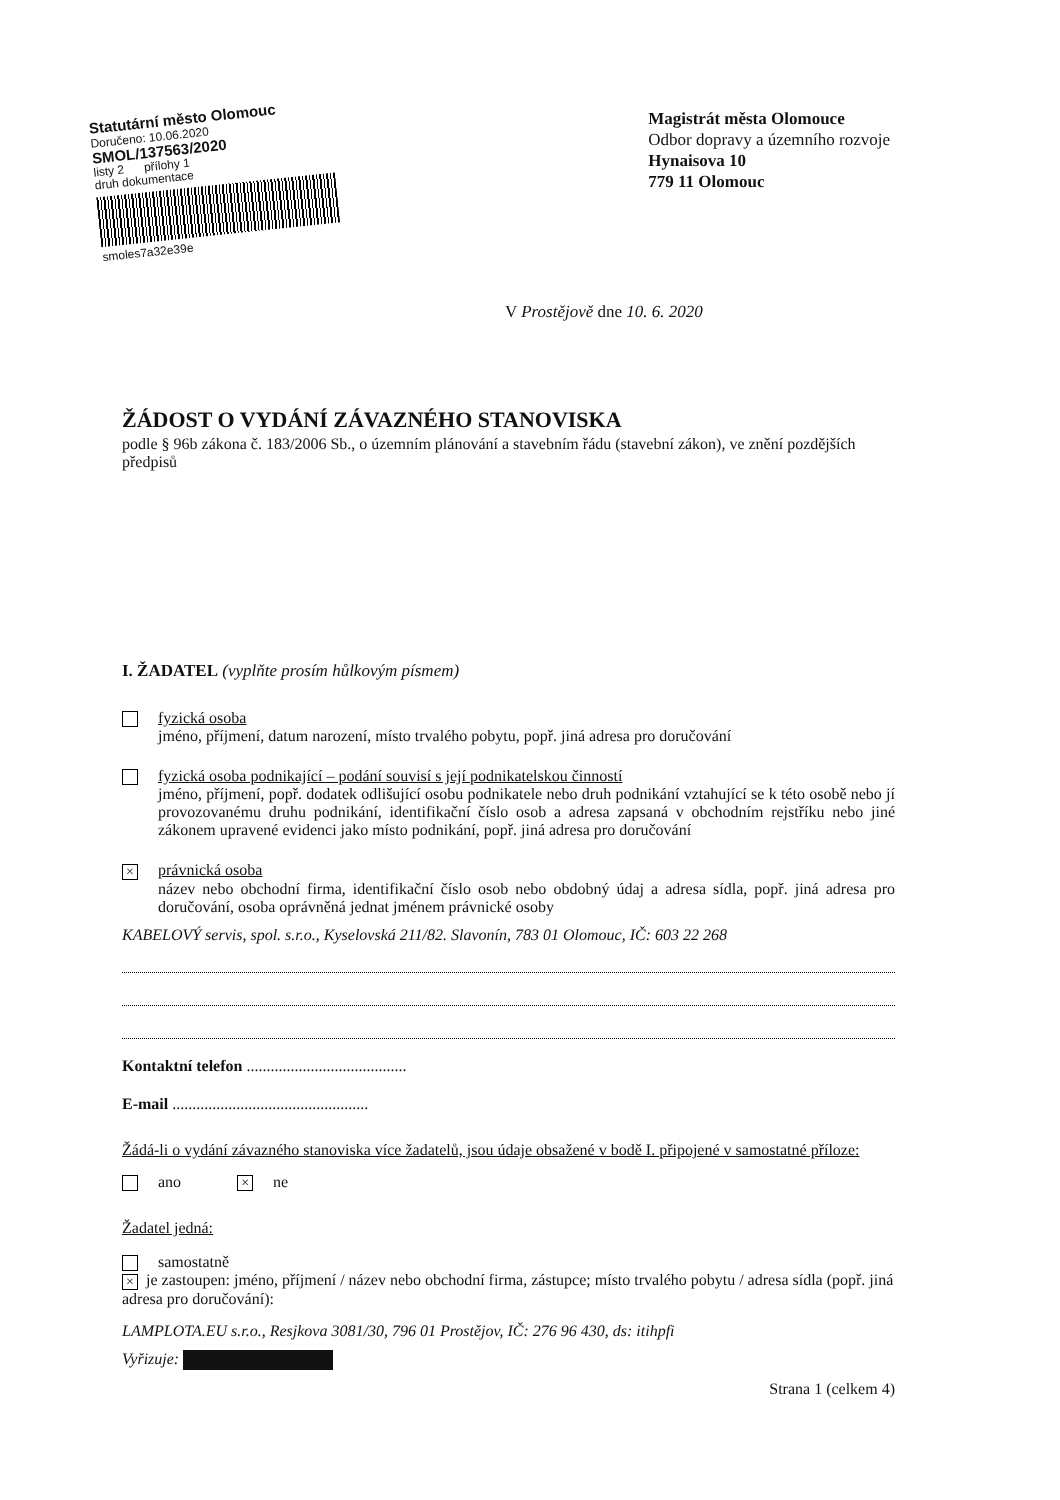Statutární město Olomouc
Doručeno: 10.06.2020
SMOL/137563/2020
listy 2 přílohy 1
druh dokumentace
smoles7a32e39e
Magistrát města Olomouce
Odbor dopravy a územního rozvoje
Hynaisova 10
779 11 Olomouc
V Prostějově dne 10. 6. 2020
ŽÁDOST O VYDÁNÍ ZÁVAZNÉHO STANOVISKA
podle § 96b zákona č. 183/2006 Sb., o územním plánování a stavebním řádu (stavební zákon), ve znění pozdějších předpisů
I. ŽADATEL (vyplňte prosím hůlkovým písmem)
fyzická osoba
jméno, příjmení, datum narození, místo trvalého pobytu, popř. jiná adresa pro doručování
fyzická osoba podnikající – podání souvisí s její podnikatelskou činností
jméno, příjmení, popř. dodatek odlišující osobu podnikatele nebo druh podnikání vztahující se k této osobě nebo jí provozovanému druhu podnikání, identifikační číslo osob a adresa zapsaná v obchodním rejstříku nebo jiné zákonem upravené evidenci jako místo podnikání, popř. jiná adresa pro doručování
× právnická osoba
název nebo obchodní firma, identifikační číslo osob nebo obdobný údaj a adresa sídla, popř. jiná adresa pro doručování, osoba oprávněná jednat jménem právnické osoby
KABELOVÝ servis, spol. s.r.o., Kyselovská 211/82. Slavonín, 783 01 Olomouc, IČ: 603 22 268
Kontaktní telefon ........................................
E-mail .................................................
Žádá-li o vydání závazného stanoviska více žadatelů, jsou údaje obsažené v bodě I. připojené v samostatné příloze:
ano × ne
Žadatel jedná:
samostatně
× je zastoupen: jméno, příjmení / název nebo obchodní firma, zástupce; místo trvalého pobytu / adresa sídla (popř. jiná adresa pro doručování):
LAMPLOTA.EU s.r.o., Resjkova 3081/30, 796 01 Prostějov, IČ: 276 96 430, ds: itihpfi
Vyřizuje:
Strana 1 (celkem 4)